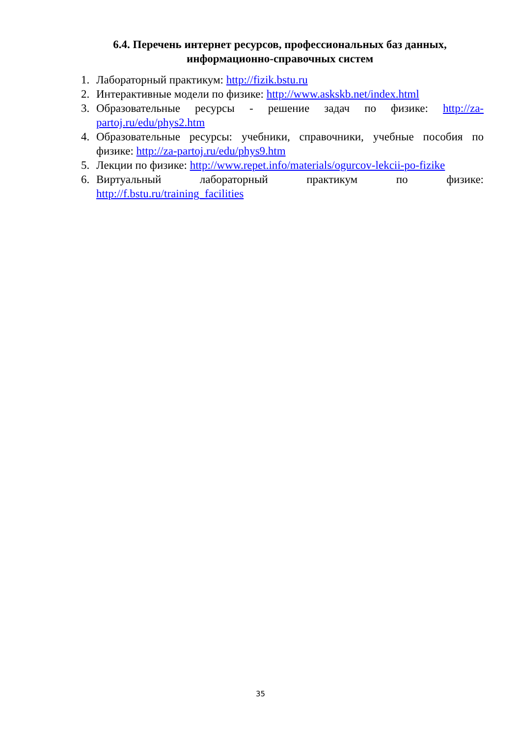6.4. Перечень интернет ресурсов, профессиональных баз данных, информационно-справочных систем
1. Лабораторный практикум: http://fizik.bstu.ru
2. Интерактивные модели по физике: http://www.askskb.net/index.html
3. Образовательные ресурсы - решение задач по физике: http://za-partoj.ru/edu/phys2.htm
4. Образовательные ресурсы: учебники, справочники, учебные пособия по физике: http://za-partoj.ru/edu/phys9.htm
5. Лекции по физике: http://www.repet.info/materials/ogurcov-lekcii-po-fizike
6. Виртуальный лабораторный практикум по физике: http://f.bstu.ru/training_facilities
35